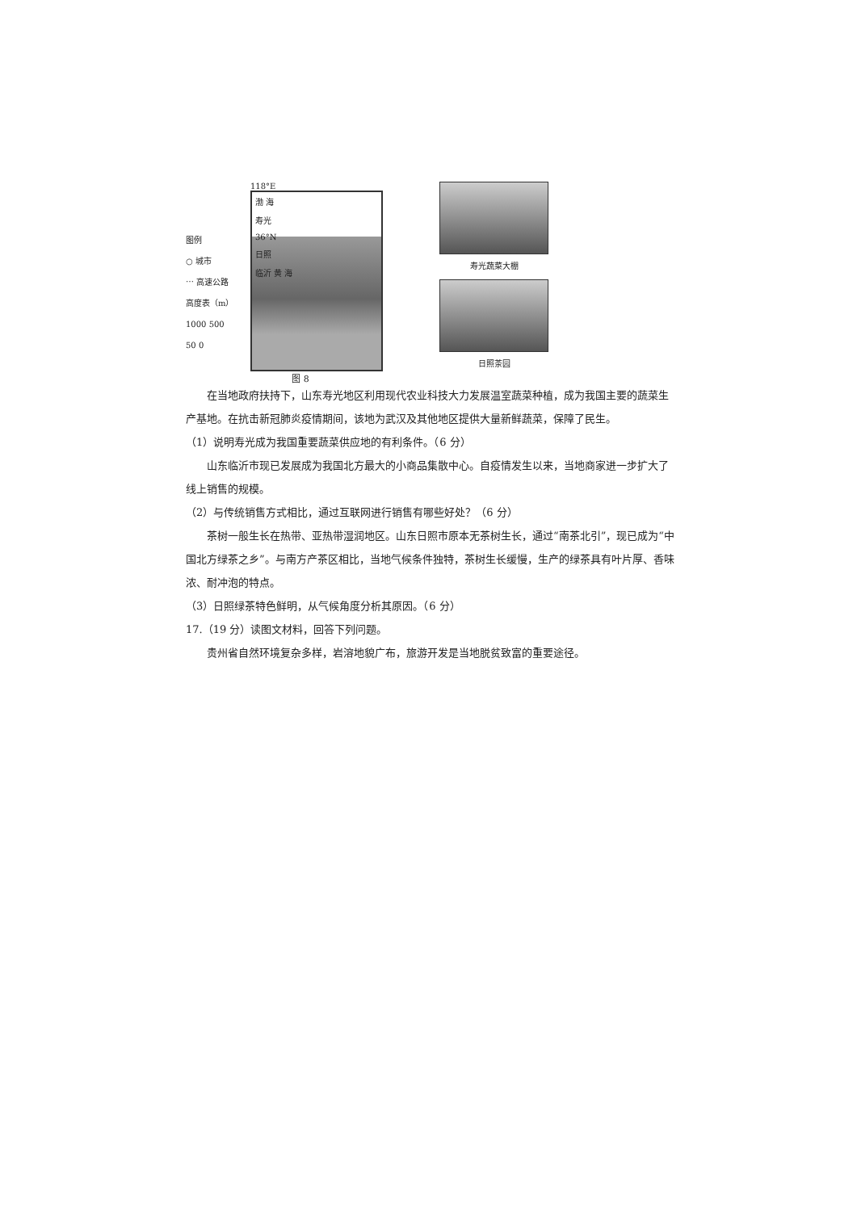图例
○ 城市
⋯ 高速公路
高度表（m）
1000 500 50 0
118°E
渤 海
寿光
36°N
日照
临沂 黄 海
图 8
寿光蔬菜大棚
日照茶园
在当地政府扶持下，山东寿光地区利用现代农业科技大力发展温室蔬菜种植，成为我国主要的蔬菜生产基地。在抗击新冠肺炎疫情期间，该地为武汉及其他地区提供大量新鲜蔬菜，保障了民生。
（1）说明寿光成为我国重要蔬菜供应地的有利条件。（6 分）
山东临沂市现已发展成为我国北方最大的小商品集散中心。自疫情发生以来，当地商家进一步扩大了线上销售的规模。
（2）与传统销售方式相比，通过互联网进行销售有哪些好处？（6 分）
茶树一般生长在热带、亚热带湿润地区。山东日照市原本无茶树生长，通过“南茶北引”，现已成为“中国北方绿茶之乡”。与南方产茶区相比，当地气候条件独特，茶树生长缓慢，生产的绿茶具有叶片厚、香味浓、耐冲泡的特点。
（3）日照绿茶特色鲜明，从气候角度分析其原因。（6 分）
17.（19 分）读图文材料，回答下列问题。
贵州省自然环境复杂多样，岩溶地貌广布，旅游开发是当地脱贫致富的重要途径。